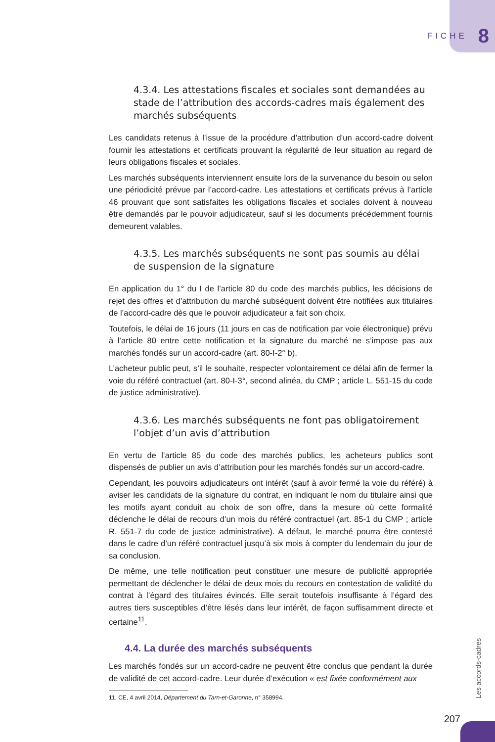FICHE 8
4.3.4. Les attestations fiscales et sociales sont demandées au stade de l’attribution des accords-cadres mais également des marchés subséquents
Les candidats retenus à l’issue de la procédure d’attribution d’un accord-cadre doivent fournir les attestations et certificats prouvant la régularité de leur situation au regard de leurs obligations fiscales et sociales.
Les marchés subséquents interviennent ensuite lors de la survenance du besoin ou selon une périodicité prévue par l’accord-cadre. Les attestations et certificats prévus à l’article 46 prouvant que sont satisfaites les obligations fiscales et sociales doivent à nouveau être demandés par le pouvoir adjudicateur, sauf si les documents précédemment fournis demeurent valables.
4.3.5. Les marchés subséquents ne sont pas soumis au délai
de suspension de la signature
En application du 1° du I de l’article 80 du code des marchés publics, les décisions de rejet des offres et d’attribution du marché subséquent doivent être notifiées aux titulaires de l’accord-cadre dès que le pouvoir adjudicateur a fait son choix.
Toutefois, le délai de 16 jours (11 jours en cas de notification par voie électronique) prévu à l’article 80 entre cette notification et la signature du marché ne s’impose pas aux marchés fondés sur un accord-cadre (art. 80-I-2° b).
L’acheteur public peut, s’il le souhaite, respecter volontairement ce délai afin de fermer la voie du référé contractuel (art. 80-I-3°, second alinéa, du CMP ; article L. 551-15 du code de justice administrative).
4.3.6. Les marchés subséquents ne font pas obligatoirement
l’objet d’un avis d’attribution
En vertu de l’article 85 du code des marchés publics, les acheteurs publics sont dispensés de publier un avis d’attribution pour les marchés fondés sur un accord-cadre.
Cependant, les pouvoirs adjudicateurs ont intérêt (sauf à avoir fermé la voie du référé) à aviser les candidats de la signature du contrat, en indiquant le nom du titulaire ainsi que les motifs ayant conduit au choix de son offre, dans la mesure où cette formalité déclenche le délai de recours d’un mois du référé contractuel (art. 85-1 du CMP ; article R. 551-7 du code de justice administrative). A défaut, le marché pourra être contesté dans le cadre d’un référé contractuel jusqu’à six mois à compter du lendemain du jour de sa conclusion.
De même, une telle notification peut constituer une mesure de publicité appropriée permettant de déclencher le délai de deux mois du recours en contestation de validité du contrat à l’égard des titulaires évincés. Elle serait toutefois insuffisante à l’égard des autres tiers susceptibles d’être lésés dans leur intérêt, de façon suffisamment directe et certaine<sup>11</sup>.
4.4. La durée des marchés subséquents
Les marchés fondés sur un accord-cadre ne peuvent être conclus que pendant la durée de validité de cet accord-cadre. Leur durée d’exécution « est fixée conformément aux
11. CE, 4 avril 2014, Département du Tarn-et-Garonne, n° 358994.
Les accords-cadres
207